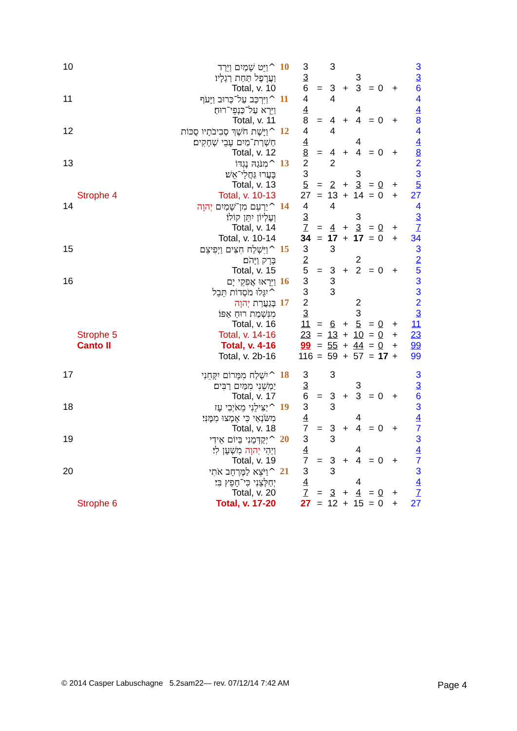| 10 | | וַיֵּט שָׁמַיִם וַיֵּרַד^ | 10 | 3 | | 3 | | | | | | 3 |
| | | וַעֲרָפֶל תַּחַת רַגְלָיו׃ | | 3 | | | | 3 | | | | 3 |
| | | Total, v. 10 | | 6 | = | 3 | + | 3 | = | 0 | + | 6 |
| 11 | | וַיִּרְכַּב עַל־כְּרוּב וַיָּעֹף^ | 11 | 4 | | 4 | | | | | | 4 |
| | | וַיֵּרָא עַל־כַּנְפֵי־רוּחַ׃ | | 4 | | | | 4 | | | | 4 |
| | | Total, v. 11 | | 8 | = | 4 | + | 4 | = | 0 | + | 8 |
| 12 | | וַיָּשֶׁת חֹשֶׁךְ סְבִיבֹתָיו סֻכּוֹת^ | 12 | 4 | | 4 | | | | | | 4 |
| | | חַשְׁרַת־מַיִם עָבֵי שְׁחָקִים׃ | | 4 | | | | 4 | | | | 4 |
| | | Total, v. 12 | | 8 | = | 4 | + | 4 | = | 0 | + | 8 |
| 13 | | מִנֹּגַהּ נֶגְדּוֹ^ | 13 | 2 | | 2 | | | | | | 2 |
| | | בָּעֲרוּ גַּחֲלֵי־אֵשׁ׃ | | 3 | | | | 3 | | | | 3 |
| | | Total, v. 13 | | 5 | = | 2 | + | 3 | = | 0 | + | 5 |
| | Strophe 4 | Total, v. 10-13 | | 27 | = | 13 | + | 14 | = | 0 | + | 27 |
| 14 | | יַרְעֵם מִן־שָׁמַיִם יְהוָה ^ | 14 | 4 | | 4 | | | | | | 4 |
| | | וְעֶלְיוֹן יִתֵּן קוֹלוֹ׃ | | 3 | | | | 3 | | | | 3 |
| | | Total, v. 14 | | 7 | = | 4 | + | 3 | = | 0 | + | 7 |
| | | Total, v. 10-14 | | 34 | = | 17 | + | 17 | = | 0 | + | 34 |
| 15 | | וַיִּשְׁלַח חִצִּים וַיְפִיצֵם^ | 15 | 3 | | 3 | | | | | | 3 |
| | | בָּרָק וַיָּהֹם׃ | | 2 | | | | 2 | | | | 2 |
| | | Total, v. 15 | | 5 | = | 3 | + | 2 | = | 0 | + | 5 |
| 16 | | וַיֵּרָאוּ אֲפִקֵי יָם | 16 | 3 | | 3 | | | | | | 3 |
| | | יִגָּלוּ מֹסְדוֹת תֵּבֵל^ | | 3 | | 3 | | | | | | 3 |
| | | בְּגַעֲרַת יְהוָה | 17 | 2 | | | | 2 | | | | 2 |
| | | מִנִּשְׁמַת רוּחַ אַפּוֹ׃ | | 3 | | | | 3 | | | | 3 |
| | | Total, v. 16 | | 11 | = | 6 | + | 5 | = | 0 | + | 11 |
| | Strophe 5 | Total, v. 14-16 | | 23 | = | 13 | + | 10 | = | 0 | + | 23 |
| | Canto II | Total, v. 4-16 | | 99 | = | 55 | + | 44 | = | 0 | + | 99 |
| | | Total, v. 2b-16 | | 116 | = | 59 | + | 57 | = | 17 | + | 99 |
| 17 | | יִשְׁלַח מִמָּרוֹם יִקָּחֵנִי^ | 18 | 3 | | 3 | | | | | | 3 |
| | | יַמְשֵׁנִי מִמַּיִם רַבִּים׃ | | 3 | | | | 3 | | | | 3 |
| | | Total, v. 17 | | 6 | = | 3 | + | 3 | = | 0 | + | 6 |
| 18 | | יַצִּילֵנִי מֵאֹיְבִי עָז^ | 19 | 3 | | 3 | | | | | | 3 |
| | | מִשֹּׂנְאַי כִּי אָמְצוּ מִמֶּנִּי׃ | | 4 | | | | 4 | | | | 4 |
| | | Total, v. 18 | | 7 | = | 3 | + | 4 | = | 0 | + | 7 |
| 19 | | יְקַדְּמֻנִי בְּיוֹם אֵידִי^ | 20 | 3 | | 3 | | | | | | 3 |
| | | וַיְהִי יְהוָה מִשְׁעָן לִי׃ | | 4 | | | | 4 | | | | 4 |
| | | Total, v. 19 | | 7 | = | 3 | + | 4 | = | 0 | + | 7 |
| 20 | | וַיֹּצֵא לַמֶּרְחָב אֹתִי^ | 21 | 3 | | 3 | | | | | | 3 |
| | | יְחַלְּצֵנִי כִּי־חָפֵץ בִּי׃ | | 4 | | | | 4 | | | | 4 |
| | | Total, v. 20 | | 7 | = | 3 | + | 4 | = | 0 | + | 7 |
| | Strophe 6 | Total, v. 17-20 | | 27 | = | 12 | + | 15 | = | 0 | + | 27 |
© 2014 Casper Labuschagne 5.2sam22— rev. 07/12/14 7:42 AM
Page 4